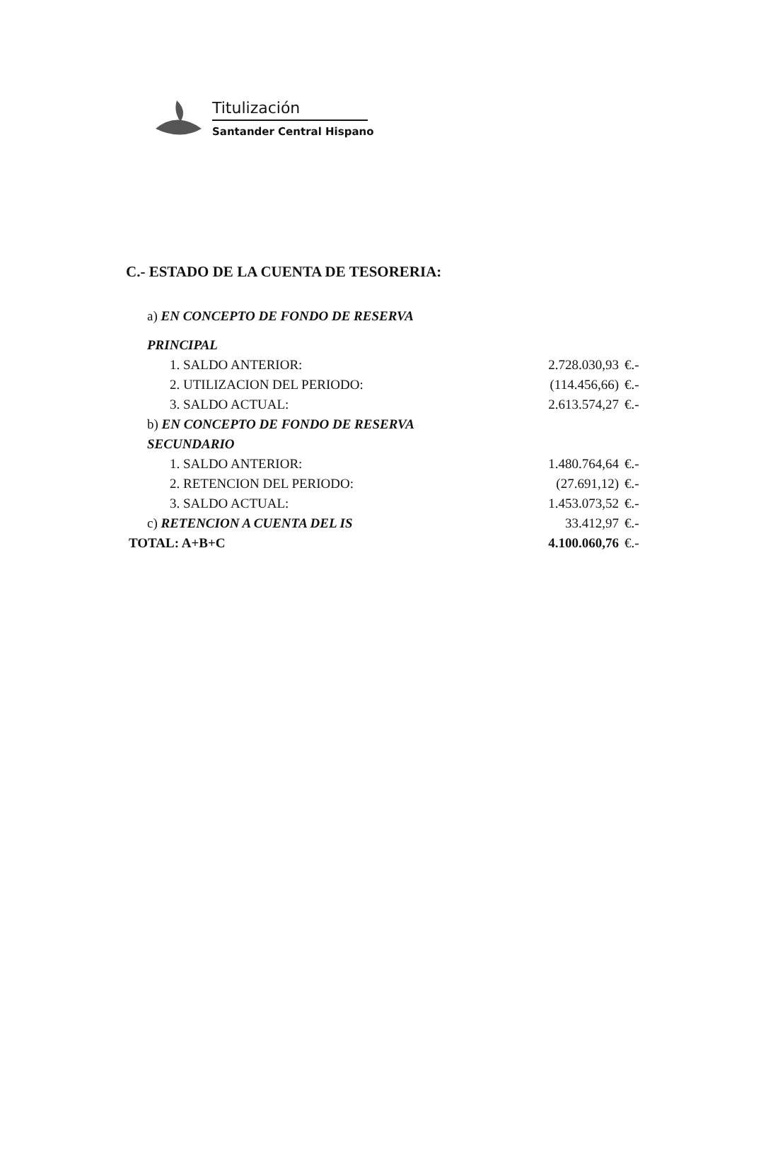Titulización
Santander Central Hispano
C.- ESTADO DE LA CUENTA DE TESORERIA:
| a) EN CONCEPTO DE FONDO DE RESERVA | | |
| PRINCIPAL | | |
| 1. SALDO ANTERIOR: | 2.728.030,93 | €.- |
| 2. UTILIZACION DEL PERIODO: | (114.456,66) | €.- |
| 3. SALDO ACTUAL: | 2.613.574,27 | €.- |
| b) EN CONCEPTO DE FONDO DE RESERVA | | |
| SECUNDARIO | | |
| 1. SALDO ANTERIOR: | 1.480.764,64 | €.- |
| 2. RETENCION DEL PERIODO: | (27.691,12) | €.- |
| 3. SALDO ACTUAL: | 1.453.073,52 | €.- |
| c) RETENCION A CUENTA DEL IS | 33.412,97 | €.- |
| TOTAL: A+B+C | 4.100.060,76 | €.- |